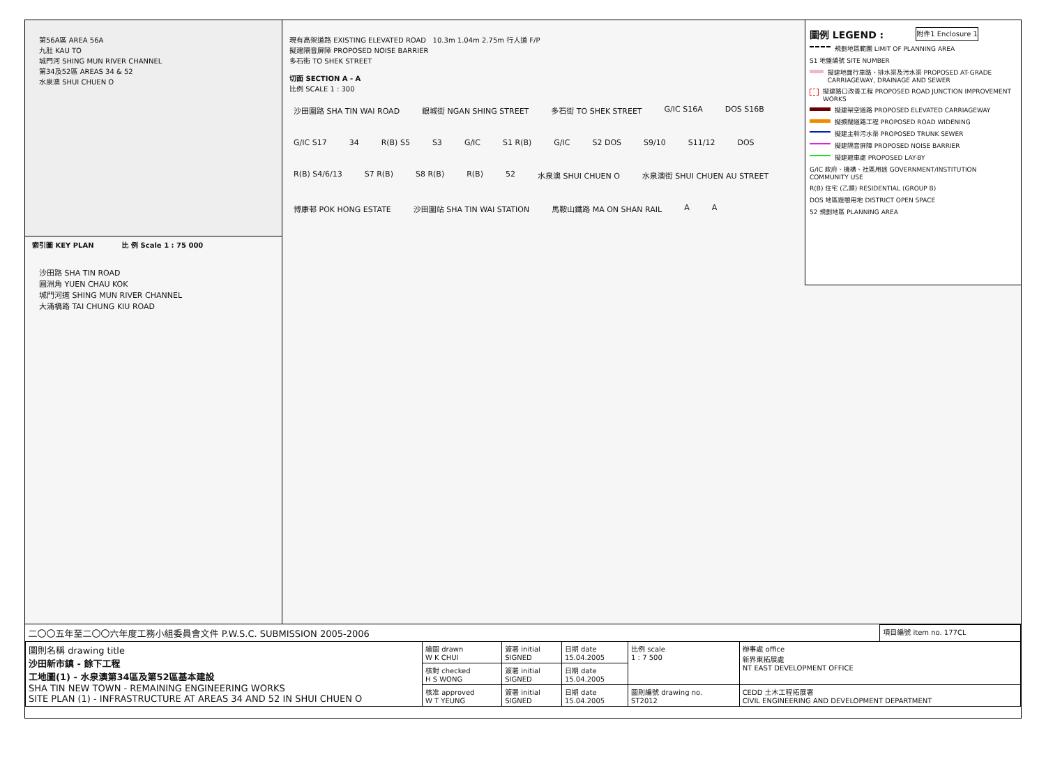第56A區 AREA 56A
九肚 KAU TO
城門河 SHING MUN RIVER CHANNEL
第34及52區 AREAS 34 & 52
水泉澳 SHUI CHUEN O
索引圖 KEY PLAN 比 例 Scale 1 : 75 000
沙田路 SHA TIN ROAD
圓洲角 YUEN CHAU KOK
城門河道 SHING MUN RIVER CHANNEL
大涌橋路 TAI CHUNG KIU ROAD
現有高架道路 EXISTING ELEVATED ROAD 10.3m 1.04m 2.75m 行人道 F/P
擬建隔音屏障 PROPOSED NOISE BARRIER
多石街 TO SHEK STREET
切面 SECTION A - A
比例 SCALE 1 : 300
沙田圍路 SHA TIN WAI ROAD 銀城街 NGAN SHING STREET 多石街 TO SHEK STREET G/IC S16A DOS S16B G/IC S17 34 R(B) S5 S3 G/IC S1 R(B) G/IC S2 DOS S9/10 S11/12 DOS R(B) S4/6/13 S7 R(B) S8 R(B) R(B) 52 水泉澳 SHUI CHUEN O 水泉澳街 SHUI CHUEN AU STREET 博康邨 POK HONG ESTATE 沙田圍站 SHA TIN WAI STATION 馬鞍山鐵路 MA ON SHAN RAIL A A
圖例 LEGEND : 附件1 Enclosure 1
規劃地區範圍 LIMIT OF PLANNING AREA
S1 地盤編號 SITE NUMBER
擬建地面行車路、排水渠及污水渠 PROPOSED AT-GRADE CARRIAGEWAY, DRAINAGE AND SEWER
擬建路口改善工程 PROPOSED ROAD JUNCTION IMPROVEMENT WORKS
擬建架空道路 PROPOSED ELEVATED CARRIAGEWAY
擬擴闊道路工程 PROPOSED ROAD WIDENING
擬建主幹污水渠 PROPOSED TRUNK SEWER
擬建隔音屏障 PROPOSED NOISE BARRIER
擬建避車處 PROPOSED LAY-BY
G/IC 政府、機構、社區用途 GOVERNMENT/INSTITUTION COMMUNITY USE
R(B) 住宅 (乙類) RESIDENTIAL (GROUP B)
DOS 地區遊憩用地 DISTRICT OPEN SPACE
52 規劃地區 PLANNING AREA
| 二〇〇五年至二〇〇六年度工務小組委員會文件 P.W.S.C. SUBMISSION 2005-2006 | | | | | | 項目編號 item no. 177CL |
| 圖則名稱 drawing title 沙田新市鎮 - 餘下工程 工地圖(1) - 水泉澳第34區及第52區基本建設 SHA TIN NEW TOWN - REMAINING ENGINEERING WORKS SITE PLAN (1) - INFRASTRUCTURE AT AREAS 34 AND 52 IN SHUI CHUEN O | 繪圖 drawn W K CHUI | 簽署 initial SIGNED | 日期 date 15.04.2005 | 比例 scale 1 : 7 500 | 辦事處 office 新界東拓展處 NT EAST DEVELOPMENT OFFICE | |
| | 核對 checked H S WONG | 簽署 initial SIGNED | 日期 date 15.04.2005 | | | |
| | 核准 approved W T YEUNG | 簽署 initial SIGNED | 日期 date 15.04.2005 | 圖則編號 drawing no. ST2012 | CEDD 土木工程拓展署 CIVIL ENGINEERING AND DEVELOPMENT DEPARTMENT | |